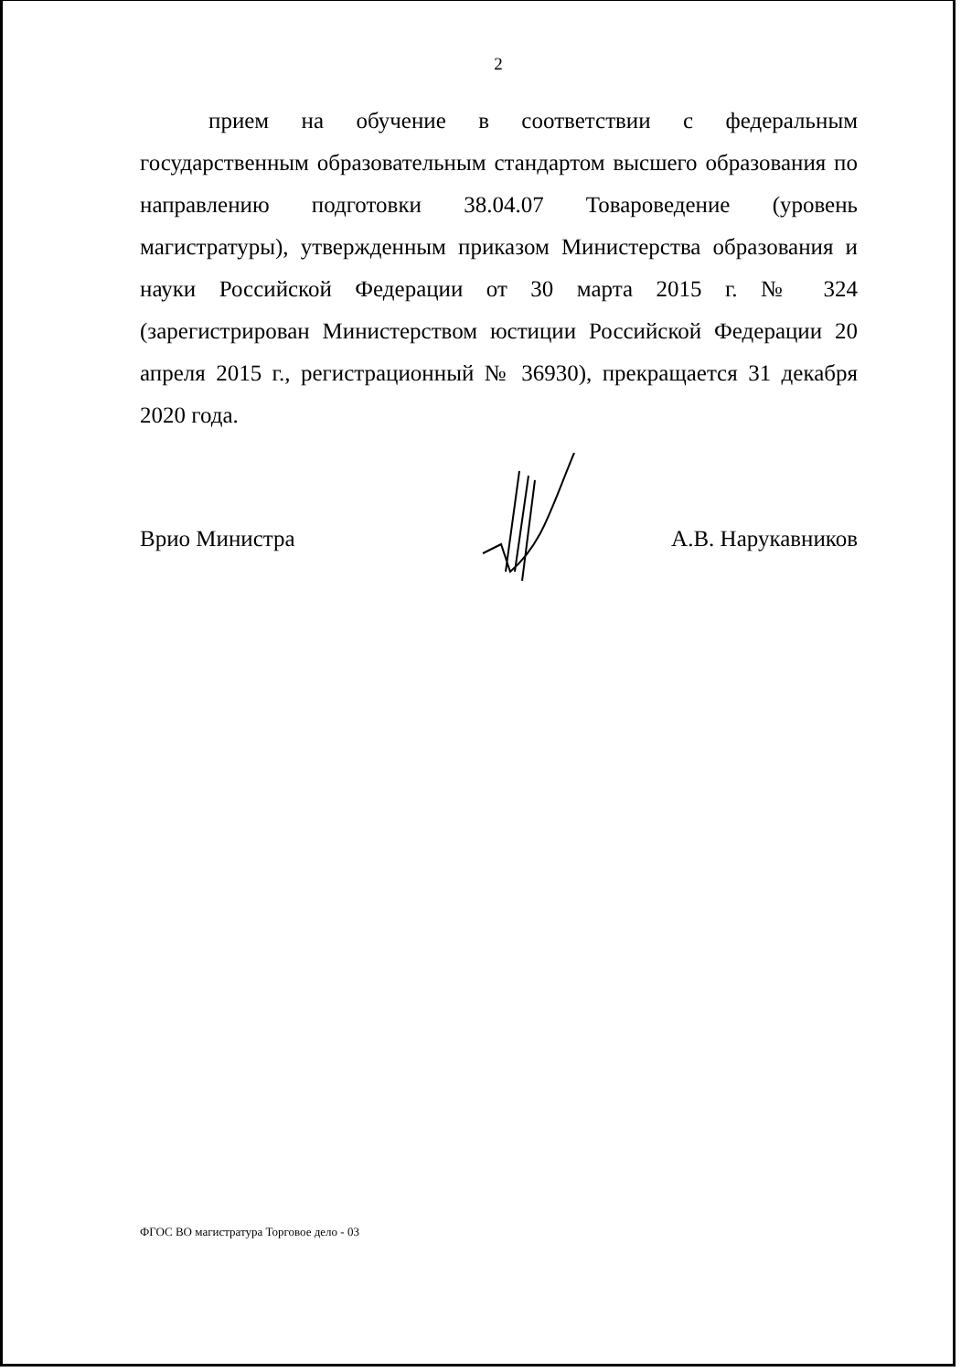2
прием на обучение в соответствии с федеральным государственным образовательным стандартом высшего образования по направлению подготовки 38.04.07 Товароведение (уровень магистратуры), утвержденным приказом Министерства образования и науки Российской Федерации от 30 марта 2015 г. № 324 (зарегистрирован Министерством юстиции Российской Федерации 20 апреля 2015 г., регистрационный № 36930), прекращается 31 декабря 2020 года.
Врио Министра А.В. Нарукавников
ФГОС ВО магистратура Торговое дело - 03